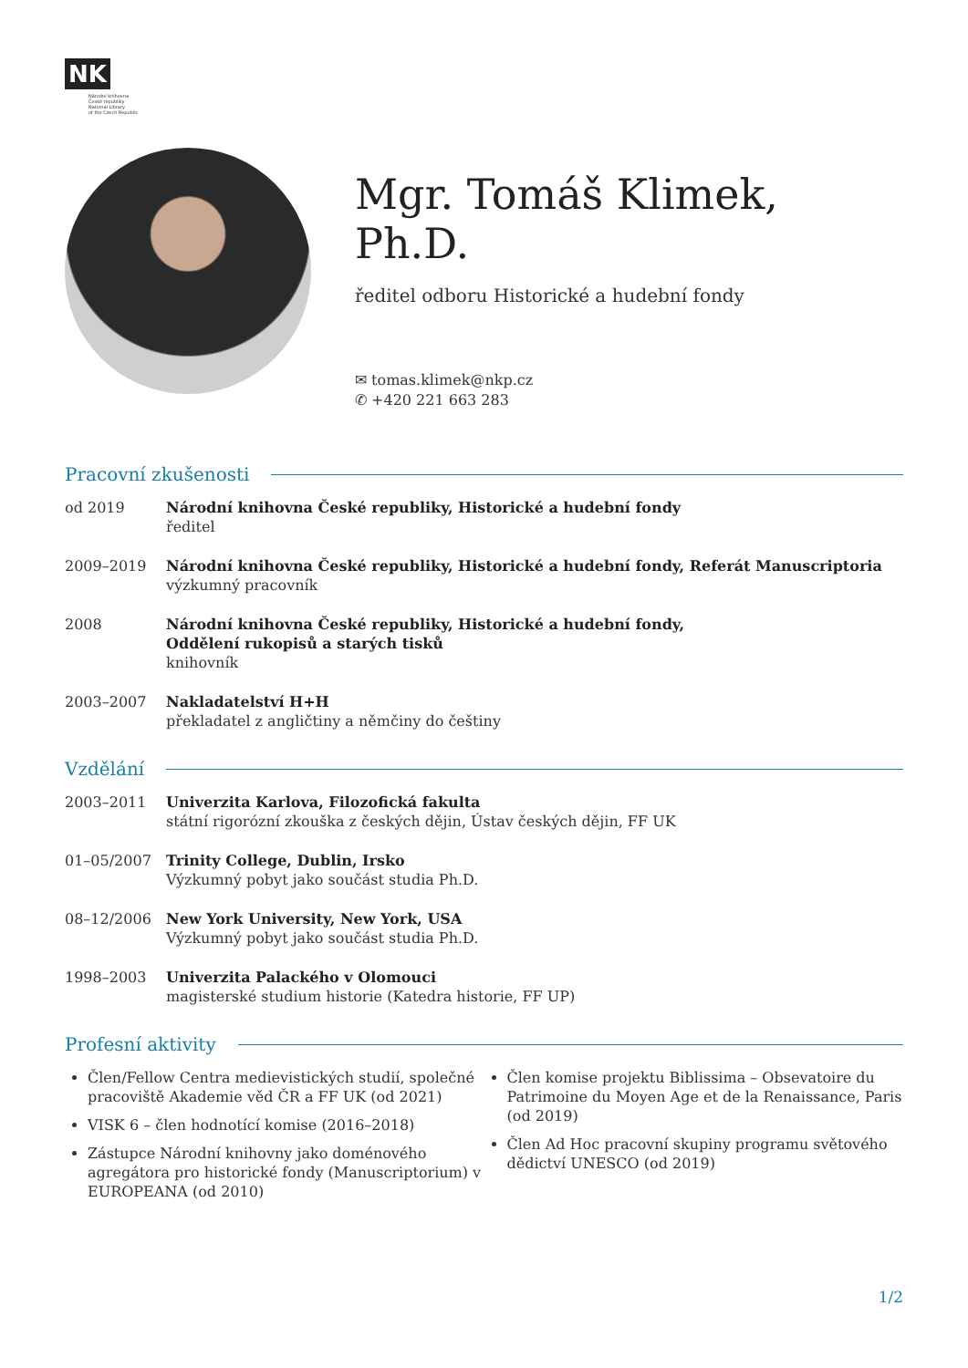NK
Národní knihovna
České republiky
National Library
of the Czech Republic
Mgr. Tomáš Klimek, Ph.D.
ředitel odboru Historické a hudební fondy
✉ tomas.klimek@nkp.cz
✆ +420 221 663 283
Pracovní zkušenosti
od 2019 Národní knihovna České republiky, Historické a hudební fondy
ředitel
2009–2019 Národní knihovna České republiky, Historické a hudební fondy, Referát Manuscriptoria
výzkumný pracovník
2008 Národní knihovna České republiky, Historické a hudební fondy,
Oddělení rukopisů a starých tisků
knihovník
2003–2007 Nakladatelství H+H
překladatel z angličtiny a němčiny do češtiny
Vzdělání
2003–2011 Univerzita Karlova, Filozofická fakulta
státní rigorózní zkouška z českých dějin, Ústav českých dějin, FF UK
01–05/2007 Trinity College, Dublin, Irsko
Výzkumný pobyt jako součást studia Ph.D.
08–12/2006 New York University, New York, USA
Výzkumný pobyt jako součást studia Ph.D.
1998–2003 Univerzita Palackého v Olomouci
magisterské studium historie (Katedra historie, FF UP)
Profesní aktivity
Člen/Fellow Centra medievistických studií, společné pracoviště Akademie věd ČR a FF UK (od 2021)
VISK 6 – člen hodnotící komise (2016–2018)
Zástupce Národní knihovny jako doménového agregátora pro historické fondy (Manuscriptorium) v EUROPEANA (od 2010)
Člen komise projektu Biblissima – Obsevatoire du Patrimoine du Moyen Age et de la Renaissance, Paris (od 2019)
Člen Ad Hoc pracovní skupiny programu světového dědictví UNESCO (od 2019)
1/2